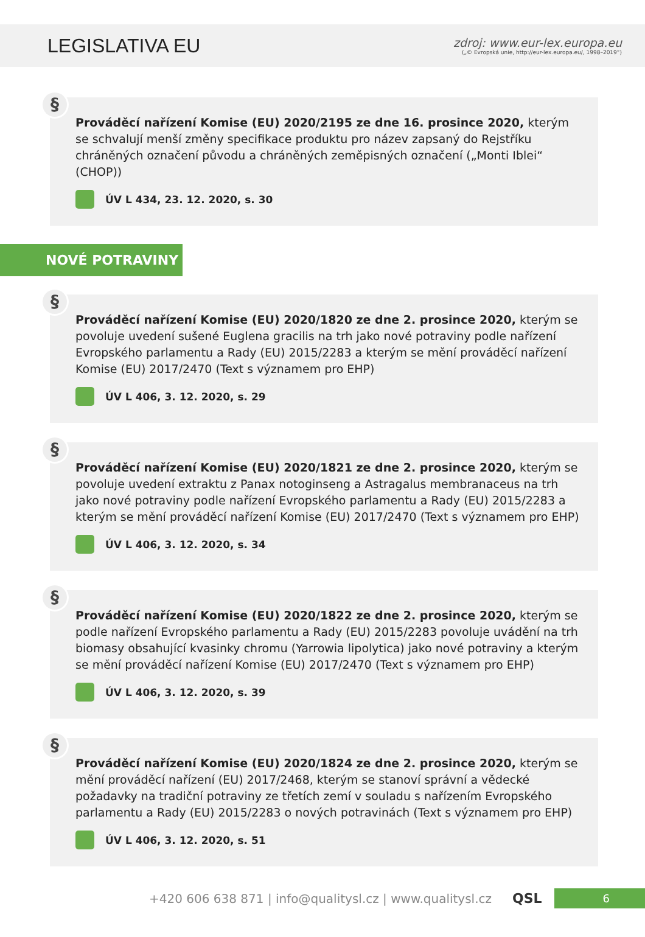LEGISLATIVA EU
zdroj: www.eur-lex.europa.eu
(„© Evropská unie, http://eur-lex.europa.eu/, 1998–2019“)
§
Prováděcí nařízení Komise (EU) 2020/2195 ze dne 16. prosince 2020, kterým se schvalují menší změny specifikace produktu pro název zapsaný do Rejstříku chráněných označení původu a chráněných zeměpisných označení („Monti Iblei“ (CHOP))
ÚV L 434, 23. 12. 2020, s. 30
NOVÉ POTRAVINY
§
Prováděcí nařízení Komise (EU) 2020/1820 ze dne 2. prosince 2020, kterým se povoluje uvedení sušené Euglena gracilis na trh jako nové potraviny podle nařízení Evropského parlamentu a Rady (EU) 2015/2283 a kterým se mění prováděcí nařízení Komise (EU) 2017/2470 (Text s významem pro EHP)
ÚV L 406, 3. 12. 2020, s. 29
§
Prováděcí nařízení Komise (EU) 2020/1821 ze dne 2. prosince 2020, kterým se povoluje uvedení extraktu z Panax notoginseng a Astragalus membranaceus na trh jako nové potraviny podle nařízení Evropského parlamentu a Rady (EU) 2015/2283 a kterým se mění prováděcí nařízení Komise (EU) 2017/2470 (Text s významem pro EHP)
ÚV L 406, 3. 12. 2020, s. 34
§
Prováděcí nařízení Komise (EU) 2020/1822 ze dne 2. prosince 2020, kterým se podle nařízení Evropského parlamentu a Rady (EU) 2015/2283 povoluje uvádění na trh biomasy obsahující kvasinky chromu (Yarrowia lipolytica) jako nové potraviny a kterým se mění prováděcí nařízení Komise (EU) 2017/2470 (Text s významem pro EHP)
ÚV L 406, 3. 12. 2020, s. 39
§
Prováděcí nařízení Komise (EU) 2020/1824 ze dne 2. prosince 2020, kterým se mění prováděcí nařízení (EU) 2017/2468, kterým se stanoví správní a vědecké požadavky na tradiční potraviny ze třetích zemí v souladu s nařízením Evropského parlamentu a Rady (EU) 2015/2283 o nových potravinách (Text s významem pro EHP)
ÚV L 406, 3. 12. 2020, s. 51
+420 606 638 871 | info@qualitysl.cz | www.qualitysl.cz QSL 6